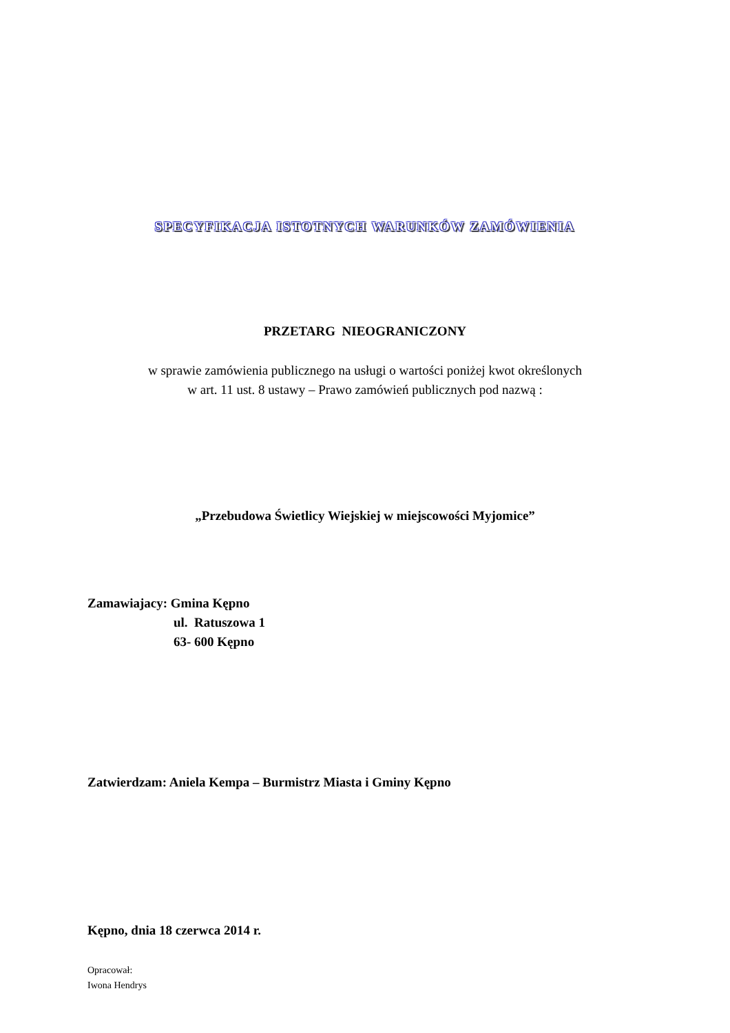SPECYFIKACJA ISTOTNYCH WARUNKÓW ZAMÓWIENIA
PRZETARG NIEOGRANICZONY
w sprawie zamówienia publicznego na usługi o wartości poniżej kwot określonych
w art. 11 ust. 8 ustawy – Prawo zamówień publicznych pod nazwą :
„Przebudowa Świetlicy Wiejskiej w miejscowości Myjomice”
Zamawiajacy: Gmina Kępno
ul. Ratuszowa 1
63- 600 Kępno
Zatwierdzam: Aniela Kempa – Burmistrz Miasta i Gminy Kępno
Kępno, dnia 18 czerwca 2014 r.
Opracował:
Iwona Hendrys